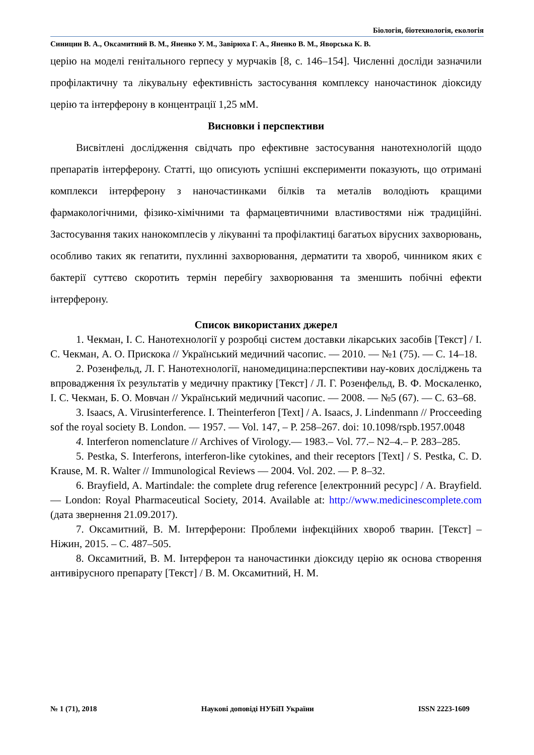Біологія, біотехнологія, екологія
Синицин В. А., Оксамитний В. М., Яненко У. М., Завірюха Г. А., Яненко В. М., Яворська К. В.
церію на моделі генітального герпесу у мурчаків [8, с. 146–154]. Численні досліди зазначили профілактичну та лікувальну ефективність застосування комплексу наночастинок діоксиду церію та інтерферону в концентрації 1,25 мМ.
Висновки і перспективи
Висвітлені дослідження свідчать про ефективне застосування нанотехнологій щодо препаратів інтерферону. Статті, що описують успішні експерименти показують, що отримані комплекси інтерферону з наночастинками білків та металів володіють кращими фармакологічними, фізико-хімічними та фармацевтичними властивостями ніж традиційні. Застосування таких нанокомплесів у лікуванні та профілактиці багатьох вірусних захворювань, особливо таких як гепатити, пухлинні захворювання, дерматити та хвороб, чинником яких є бактерії суттєво скоротить термін перебігу захворювання та зменшить побічні ефекти інтерферону.
Список використаних джерел
1. Чекман, І. С. Нанотехнології у розробці систем доставки лікарських засобів [Текст] / І. С. Чекман, А. О. Прискока // Український медичний часопис. — 2010. — №1 (75). — С. 14–18.
2. Розенфельд, Л. Г. Нанотехнології, наномедицина:перспективи нау-кових досліджень та впровадження їх результатів у медичну практику [Текст] / Л. Г. Розенфельд, В. Ф. Москаленко, І. С. Чекман, Б. О. Мовчан // Український медичний часопис. — 2008. — №5 (67). — С. 63–68.
3. Isaacs, A. Virusinterference. I. Theinterferon [Text] / A. Isaacs, J. Lindenmann // Procceeding sof the royal society B. London. — 1957. — Vol. 147, – P. 258–267. doi: 10.1098/rspb.1957.0048
4. Interferon nomenclature // Archives of Virology.— 1983.– Vol. 77.– N2–4.– P. 283–285.
5. Pestka, S. Interferons, interferon-like cytokines, and their receptors [Text] / S. Pestka, C. D. Krause, M. R. Walter // Immunological Reviews — 2004. Vol. 202. — P. 8–32.
6. Brayfield, A. Martindale: the complete drug reference [електронний ресурс] / A. Brayfield. — London: Royal Pharmaceutical Society, 2014. Available at: http://www.medicinescomplete.com (дата звернення 21.09.2017).
7. Оксамитний, В. М. Інтерферони: Проблеми інфекційних хвороб тварин. [Текст] – Ніжин, 2015. – С. 487–505.
8. Оксамитний, В. М. Інтерферон та наночастинки діоксиду церію як основа створення антивірусного препарату [Текст] / В. М. Оксамитний, Н. М.
№ 1 (71), 2018 Наукові доповіді НУБіП України ISSN 2223-1609